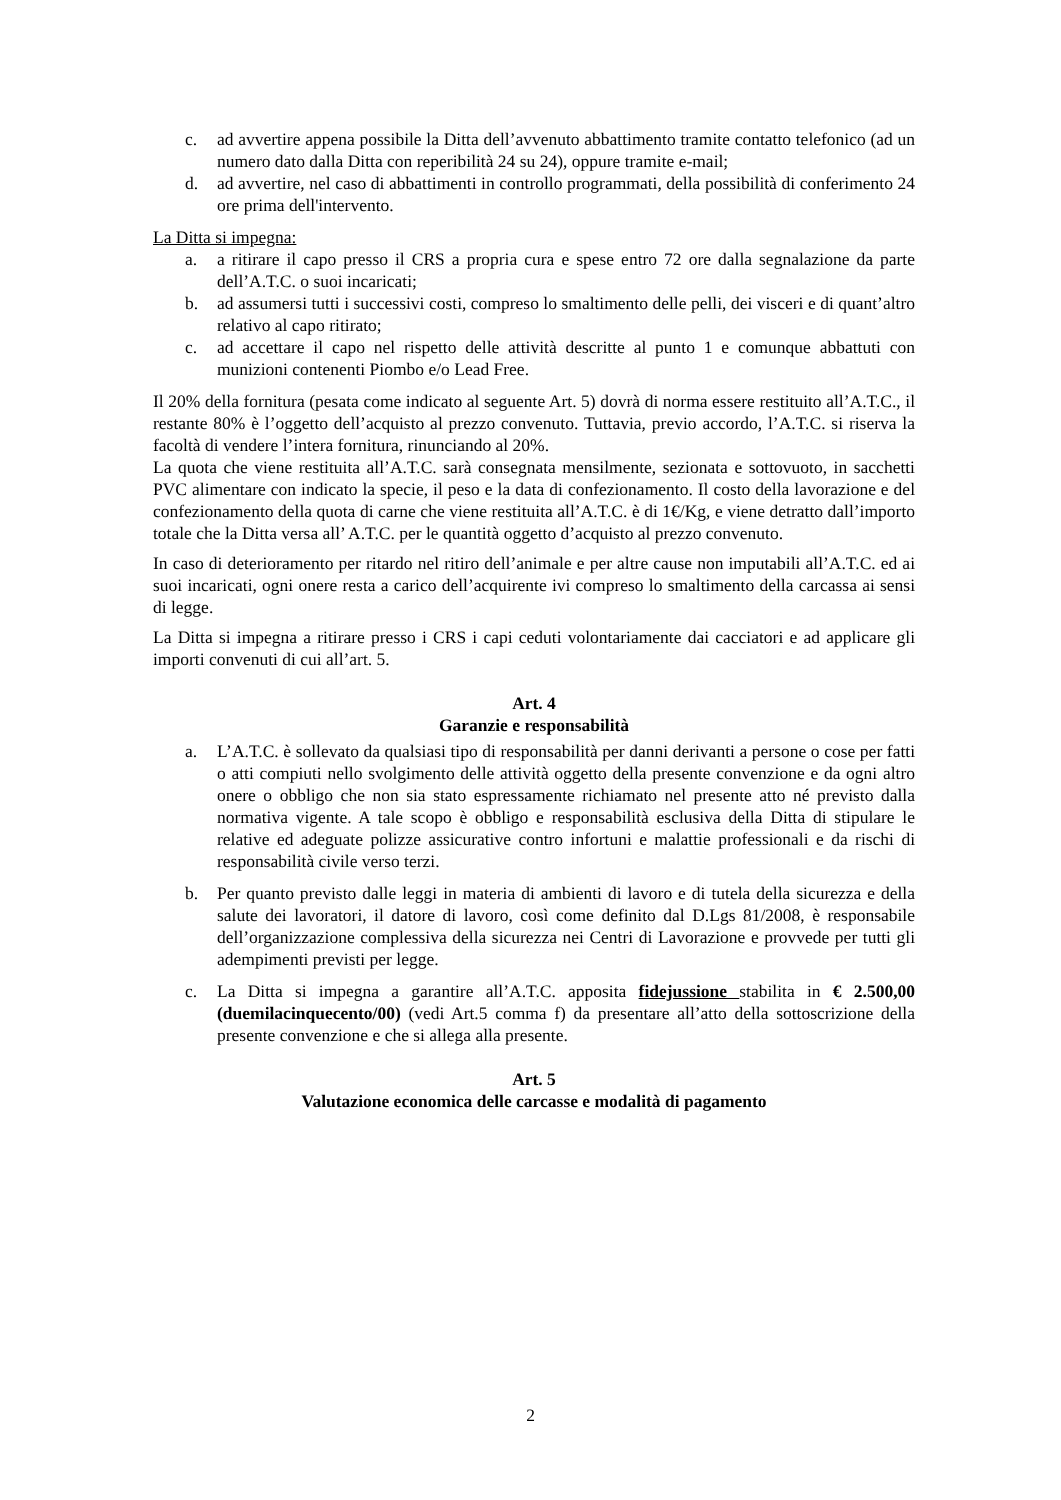c. ad avvertire appena possibile la Ditta dell’avvenuto abbattimento tramite contatto telefonico (ad un numero dato dalla Ditta con reperibilità 24 su 24), oppure tramite e-mail;
d. ad avvertire, nel caso di abbattimenti in controllo programmati, della possibilità di conferimento 24 ore prima dell'intervento.
La Ditta si impegna:
a. a ritirare il capo presso il CRS a propria cura e spese entro 72 ore dalla segnalazione da parte dell’A.T.C. o suoi incaricati;
b. ad assumersi tutti i successivi costi, compreso lo smaltimento delle pelli, dei visceri e di quant’altro relativo al capo ritirato;
c. ad accettare il capo nel rispetto delle attività descritte al punto 1 e comunque abbattuti con munizioni contenenti Piombo e/o Lead Free.
Il 20% della fornitura (pesata come indicato al seguente Art. 5) dovrà di norma essere restituito all’A.T.C., il restante 80% è l’oggetto dell’acquisto al prezzo convenuto. Tuttavia, previo accordo, l’A.T.C. si riserva la facoltà di vendere l’intera fornitura, rinunciando al 20%.
La quota che viene restituita all’A.T.C. sarà consegnata mensilmente, sezionata e sottovuoto, in sacchetti PVC alimentare con indicato la specie, il peso e la data di confezionamento. Il costo della lavorazione e del confezionamento della quota di carne che viene restituita all’A.T.C. è di 1€/Kg, e viene detratto dall’importo totale che la Ditta versa all’ A.T.C. per le quantità oggetto d’acquisto al prezzo convenuto.
In caso di deterioramento per ritardo nel ritiro dell’animale e per altre cause non imputabili all’A.T.C. ed ai suoi incaricati, ogni onere resta a carico dell’acquirente ivi compreso lo smaltimento della carcassa ai sensi di legge.
La Ditta si impegna a ritirare presso i CRS i capi ceduti volontariamente dai cacciatori e ad applicare gli importi convenuti di cui all’art. 5.
Art. 4
Garanzie e responsabilità
a. L’A.T.C. è sollevato da qualsiasi tipo di responsabilità per danni derivanti a persone o cose per fatti o atti compiuti nello svolgimento delle attività oggetto della presente convenzione e da ogni altro onere o obbligo che non sia stato espressamente richiamato nel presente atto né previsto dalla normativa vigente. A tale scopo è obbligo e responsabilità esclusiva della Ditta di stipulare le relative ed adeguate polizze assicurative contro infortuni e malattie professionali e da rischi di responsabilità civile verso terzi.
b. Per quanto previsto dalle leggi in materia di ambienti di lavoro e di tutela della sicurezza e della salute dei lavoratori, il datore di lavoro, così come definito dal D.Lgs 81/2008, è responsabile dell’organizzazione complessiva della sicurezza nei Centri di Lavorazione e provvede per tutti gli adempimenti previsti per legge.
c. La Ditta si impegna a garantire all’A.T.C. apposita fidejussione stabilita in € 2.500,00 (duemilacinquecento/00) (vedi Art.5 comma f) da presentare all’atto della sottoscrizione della presente convenzione e che si allega alla presente.
Art. 5
Valutazione economica delle carcasse e modalità di pagamento
2